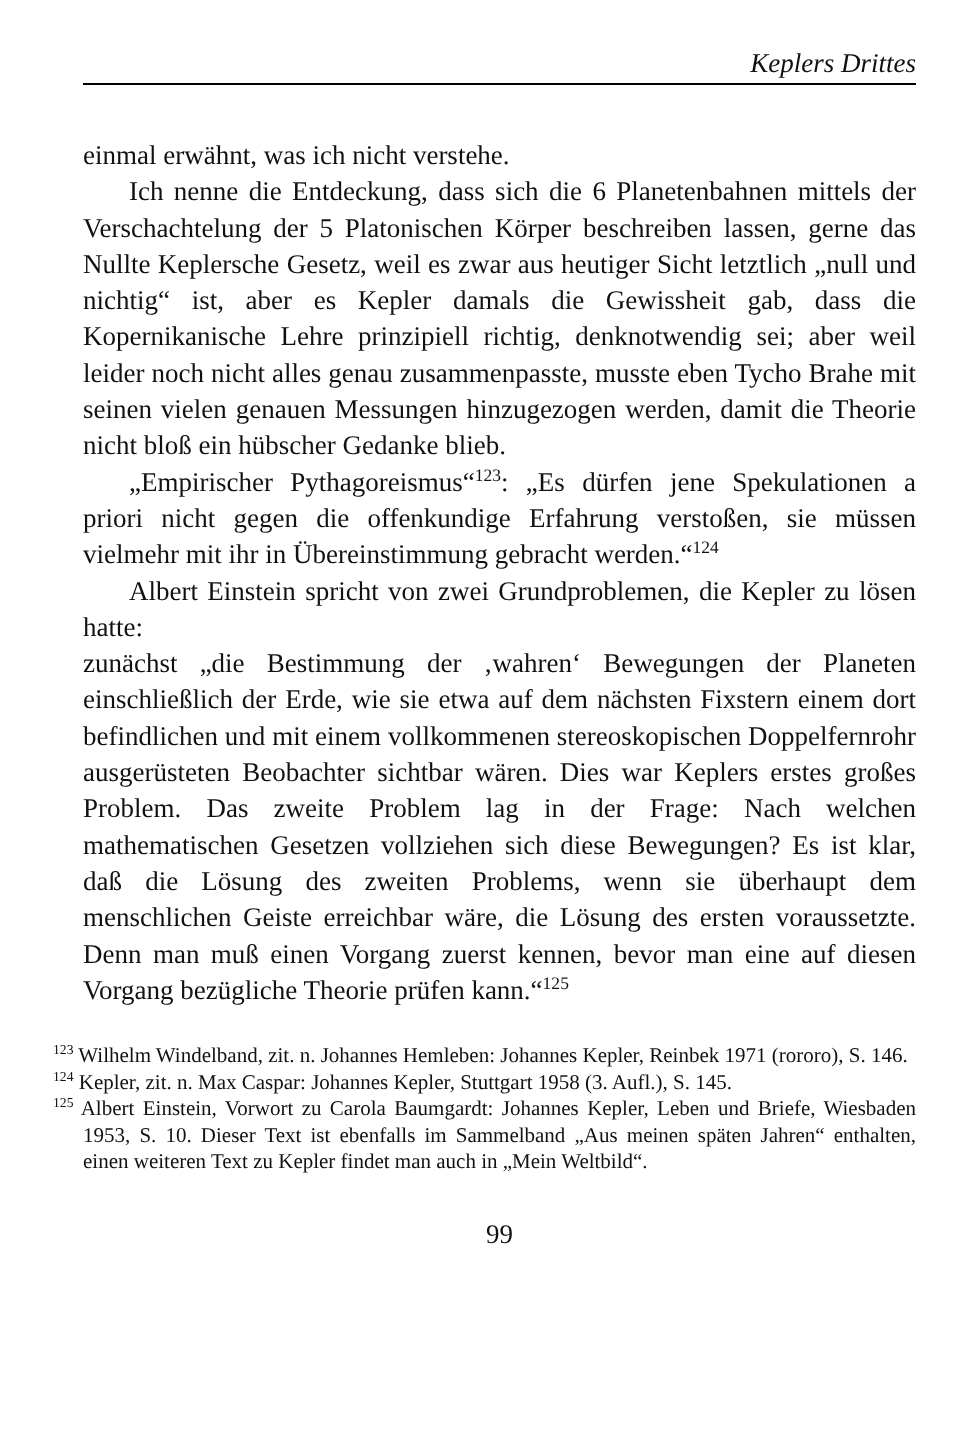Keplers Drittes
einmal erwähnt, was ich nicht verstehe.
Ich nenne die Entdeckung, dass sich die 6 Planetenbahnen mittels der Verschachtelung der 5 Platonischen Körper beschreiben lassen, gerne das Nullte Keplersche Gesetz, weil es zwar aus heutiger Sicht letztlich „null und nichtig“ ist, aber es Kepler damals die Gewissheit gab, dass die Kopernikanische Lehre prinzipiell richtig, denknotwendig sei; aber weil leider noch nicht alles genau zusammenpasste, musste eben Tycho Brahe mit seinen vielen genauen Messungen hinzugezogen werden, damit die Theorie nicht bloß ein hübscher Gedanke blieb.
„Empirischer Pythagoreismus“<sup>123</sup>: „Es dürfen jene Spekulationen a priori nicht gegen die offenkundige Erfahrung verstoßen, sie müssen vielmehr mit ihr in Übereinstimmung gebracht werden.“<sup>124</sup>
Albert Einstein spricht von zwei Grundproblemen, die Kepler zu lösen hatte:
zunächst „die Bestimmung der ‚wahren‘ Bewegungen der Planeten einschließlich der Erde, wie sie etwa auf dem nächsten Fixstern einem dort befindlichen und mit einem vollkommenen stereoskopischen Doppelfernrohr ausgerüsteten Beobachter sichtbar wären. Dies war Keplers erstes großes Problem. Das zweite Problem lag in der Frage: Nach welchen mathematischen Gesetzen vollziehen sich diese Bewegungen? Es ist klar, daß die Lösung des zweiten Problems, wenn sie überhaupt dem menschlichen Geiste erreichbar wäre, die Lösung des ersten voraussetzte. Denn man muß einen Vorgang zuerst kennen, bevor man eine auf diesen Vorgang bezügliche Theorie prüfen kann.“<sup>125</sup>
<sup>123</sup> Wilhelm Windelband, zit. n. Johannes Hemleben: Johannes Kepler, Reinbek 1971 (rororo), S. 146.
<sup>124</sup> Kepler, zit. n. Max Caspar: Johannes Kepler, Stuttgart 1958 (3. Aufl.), S. 145.
<sup>125</sup> Albert Einstein, Vorwort zu Carola Baumgardt: Johannes Kepler, Leben und Briefe, Wiesbaden 1953, S. 10. Dieser Text ist ebenfalls im Sammelband „Aus meinen späten Jahren“ enthalten, einen weiteren Text zu Kepler findet man auch in „Mein Weltbild“.
99